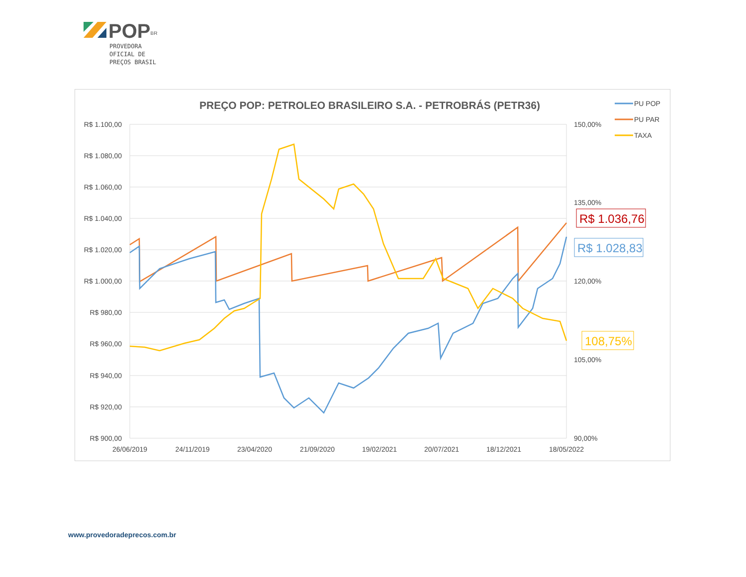POP<sup>BR</sup>
PROVEDORA
OFICIAL DE
PREÇOS BRASIL
PREÇO POP: PETROLEO BRASILEIRO S.A. - PETROBRÁS (PETR36)
R$ 1.100,00
R$ 1.080,00
R$ 1.060,00
R$ 1.040,00
R$ 1.020,00
R$ 1.000,00
R$ 980,00
R$ 960,00
R$ 940,00
R$ 920,00
R$ 900,00
150,00%
135,00%
120,00%
105,00%
90,00%
26/06/2019
24/11/2019
23/04/2020
21/09/2020
19/02/2021
20/07/2021
18/12/2021
18/05/2022
PU POP
PU PAR
TAXA
R$ 1.036,76
R$ 1.028,83
108,75%
www.provedoradeprecos.com.br